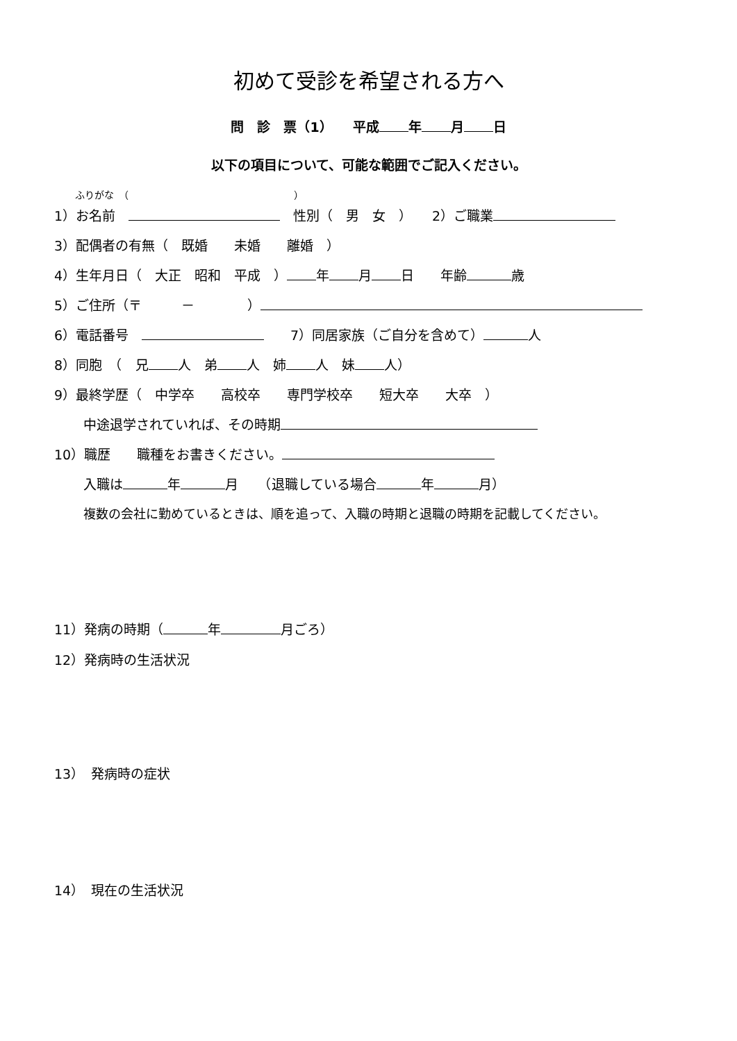初めて受診を希望される方へ
問　診　票（1）　　平成 年 月 日
以下の項目について、可能な範囲でご記入ください。
ふりがな　（　　　　　　　　　　　　　　　　　）
1）お名前　　性別（　男　女　）　　2）ご職業
3）配偶者の有無（　既婚　　未婚　　離婚　）
4）生年月日（　大正　昭和　平成　） 年 月 日　　年齢 歳
5）ご住所（〒　　　－　　　　）
6）電話番号　　　7）同居家族（ご自分を含めて） 人
8）同胞　（　兄 人　弟 人　姉 人　妹 人）
9）最終学歴（　中学卒　　高校卒　　専門学校卒　　短大卒　　大卒　）
中途退学されていれば、その時期
10）職歴　　職種をお書きください。
入職は 年 月　　（退職している場合 年 月）
複数の会社に勤めているときは、順を追って、入職の時期と退職の時期を記載してください。
11）発病の時期（ 年 月ごろ）
12）発病時の生活状況
13）　発病時の症状
14）　現在の生活状況